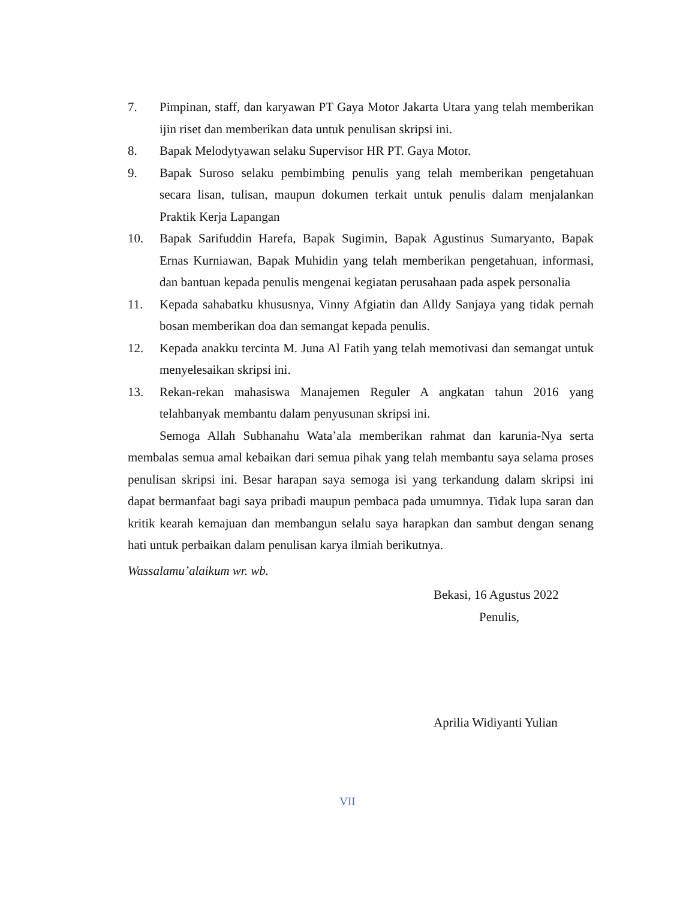7. Pimpinan, staff, dan karyawan PT Gaya Motor Jakarta Utara yang telah memberikan ijin riset dan memberikan data untuk penulisan skripsi ini.
8. Bapak Melodytyawan selaku Supervisor HR PT. Gaya Motor.
9. Bapak Suroso selaku pembimbing penulis yang telah memberikan pengetahuan secara lisan, tulisan, maupun dokumen terkait untuk penulis dalam menjalankan Praktik Kerja Lapangan
10. Bapak Sarifuddin Harefa, Bapak Sugimin, Bapak Agustinus Sumaryanto, Bapak Ernas Kurniawan, Bapak Muhidin yang telah memberikan pengetahuan, informasi, dan bantuan kepada penulis mengenai kegiatan perusahaan pada aspek personalia
11. Kepada sahabatku khususnya, Vinny Afgiatin dan Alldy Sanjaya yang tidak pernah bosan memberikan doa dan semangat kepada penulis.
12. Kepada anakku tercinta M. Juna Al Fatih yang telah memotivasi dan semangat untuk menyelesaikan skripsi ini.
13. Rekan-rekan mahasiswa Manajemen Reguler A angkatan tahun 2016 yang telahbanyak membantu dalam penyusunan skripsi ini.
Semoga Allah Subhanahu Wata’ala memberikan rahmat dan karunia-Nya serta membalas semua amal kebaikan dari semua pihak yang telah membantu saya selama proses penulisan skripsi ini. Besar harapan saya semoga isi yang terkandung dalam skripsi ini dapat bermanfaat bagi saya pribadi maupun pembaca pada umumnya. Tidak lupa saran dan kritik kearah kemajuan dan membangun selalu saya harapkan dan sambut dengan senang hati untuk perbaikan dalam penulisan karya ilmiah berikutnya.
Wassalamu’alaikum wr. wb.
Bekasi, 16 Agustus 2022
Penulis,
Aprilia Widiyanti Yulian
VII